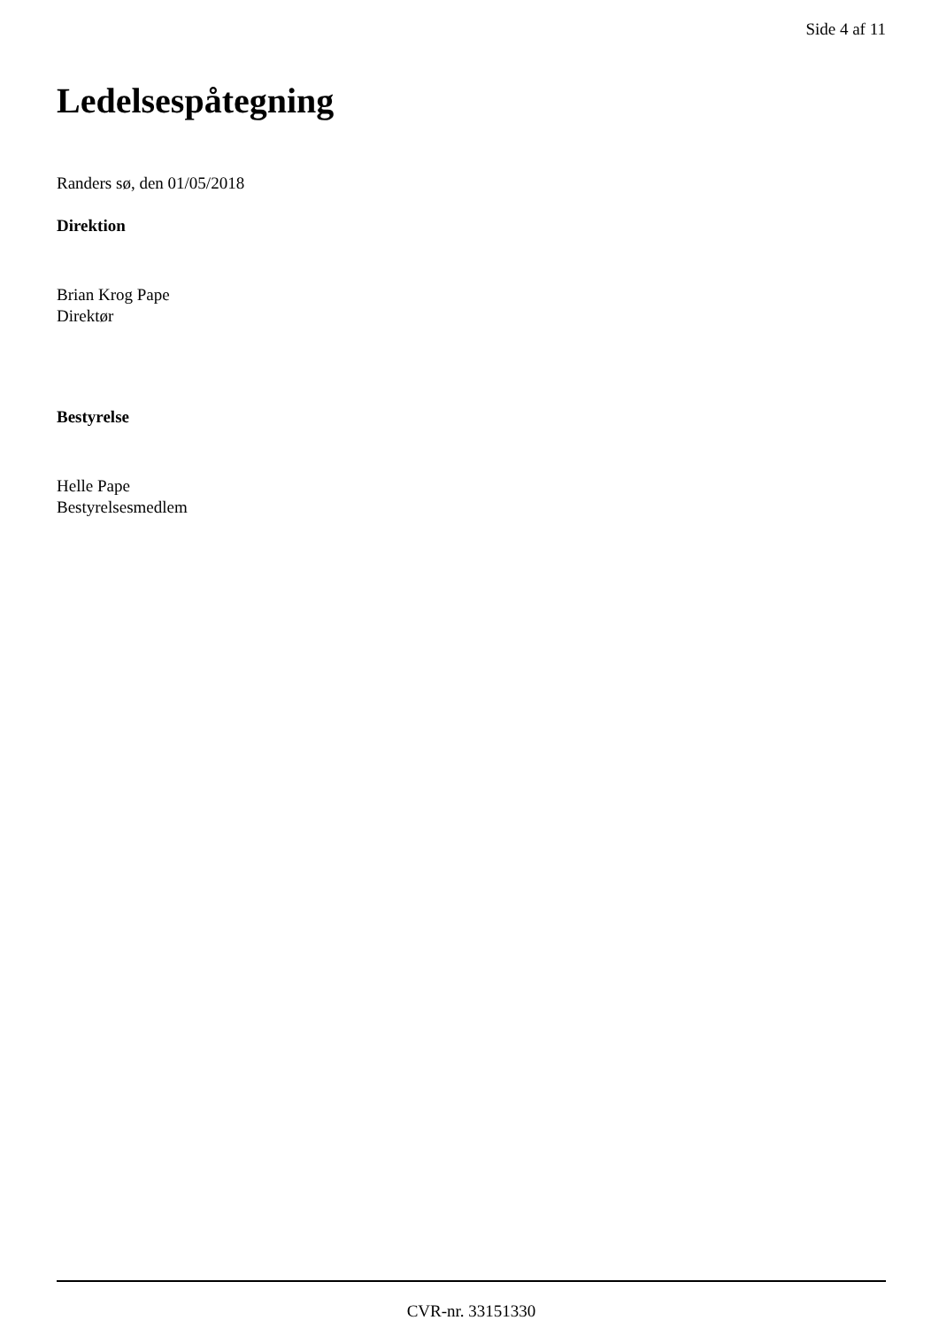Side 4 af 11
Ledelsespåtegning
Randers sø, den 01/05/2018
Direktion
Brian Krog Pape
Direktør
Bestyrelse
Helle Pape
Bestyrelsesmedlem
CVR-nr. 33151330